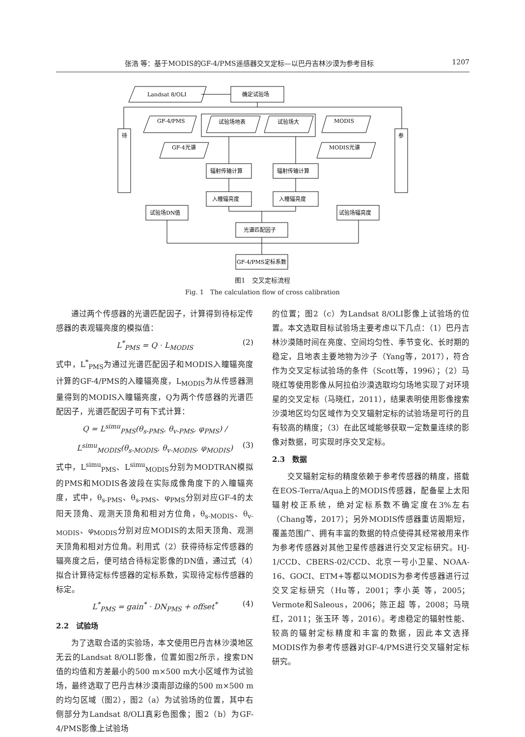张浩 等：基于MODIS的GF-4/PMS遥感器交叉定标—以巴丹吉林沙漠为参考目标 1207
Landsat 8/OLI
确定试验场
待
参
GF-4/PMS
试验场地表
试验场大
MODIS
GF-4光谱
MODIS光谱
辐射传输计算
辐射传输计算
入瞳辐亮度
入瞳辐亮度
试验场DN值
试验场辐亮度
光谱匹配因子
GF-4/PMS定标系数
图1　交叉定标流程
Fig. 1　The calculation flow of cross calibration
通过两个传感器的光谱匹配因子，计算得到待标定传感器的表观辐亮度的模拟值：
L<sup>*</sup><sub>PMS</sub> = Q · L<sub>MODIS</sub> (2)
式中，L<sup>*</sup><sub>PMS</sub>为通过光谱匹配因子和MODIS入瞳辐亮度计算的GF-4/PMS的入瞳辐亮度，L<sub>MODIS</sub>为从传感器测量得到的MODIS入瞳辐亮度，Q为两个传感器的光谱匹配因子，光谱匹配因子可有下式计算：
Q = L<sup>simu</sup><sub>PMS</sub>(θ<sub>s-PMS</sub>, θ<sub>v-PMS</sub>, φ<sub>PMS</sub>) / L<sup>simu</sup><sub>MODIS</sub>(θ<sub>s-MODIS</sub>, θ<sub>v-MODIS</sub>, φ<sub>MODIS</sub>) (3)
式中，L<sup>simu</sup><sub>PMS</sub>、L<sup>simu</sup><sub>MODIS</sub>分别为MODTRAN模拟的PMS和MODIS各波段在实际成像角度下的入瞳辐亮度，式中，θ<sub>s-PMS</sub>、θ<sub>s-PMS</sub>、φ<sub>PMS</sub>分别对应GF-4的太阳天顶角、观测天顶角和相对方位角，θ<sub>s-MODIS</sub>、θ<sub>v-MODIS</sub>、φ<sub>MODIS</sub>分别对应MODIS的太阳天顶角、观测天顶角和相对方位角。利用式（2）获得待标定传感器的辐亮度之后，便可结合待标定影像的DN值，通过式（4）拟合计算待定标传感器的定标系数，实现待定标传感器的标定。
L<sup>*</sup><sub>PMS</sub> = gain<sup>*</sup> · DN<sub>PMS</sub> + offset<sup>*</sup> (4)
2.2　试验场
为了选取合适的实验场，本文使用巴丹吉林沙漠地区无云的Landsat 8/OLI影像，位置如图2所示，搜索DN值的均值和方差最小的500 m×500 m大小区域作为试验场，最终选取了巴丹吉林沙漠南部边缘的500 m×500 m的均匀区域（图2），图2（a）为试验场的位置，其中右侧部分为Landsat 8/OLI真彩色图像；图2（b）为GF-4/PMS影像上试验场
的位置；图2（c）为Landsat 8/OLI影像上试验场的位置。本文选取目标试验场主要考虑以下几点：（1）巴丹吉林沙漠随时间在亮度、空间均匀性、季节变化、长时期的稳定，且地表主要地物为沙子（Yang等，2017），符合作为交叉定标试验场的条件（Scott等，1996）；（2）马晓红等使用影像从阿拉伯沙漠选取均匀场地实现了对环境星的交叉定标（马晓红，2011），结果表明使用影像搜索沙漠地区均匀区域作为交叉辐射定标的试验场是可行的且有较高的精度；（3）在此区域能够获取一定数量连续的影像对数据，可实现时序交叉定标。
2.3　数据
交叉辐射定标的精度依赖于参考传感器的精度，搭载在EOS-Terra/Aqua上的MODIS传感器，配备星上太阳辐射校正系统，绝对定标系数不确定度在3%左右（Chang等，2017）；另外MODIS传感器重访周期短，覆盖范围广、拥有丰富的数据的特点使得其经常被用来作为参考传感器对其他卫星传感器进行交叉定标研究。HJ-1/CCD、CBERS-02/CCD、北京一号小卫星、NOAA-16、GOCI、ETM+等都以MODIS为参考传感器进行过交叉定标研究（Hu等，2001；李小英 等，2005；Vermote和Saleous，2006；陈正超 等，2008；马晓红，2011；张玉环 等，2016）。考虑稳定的辐射性能、较高的辐射定标精度和丰富的数据，因此本文选择MODIS作为参考传感器对GF-4/PMS进行交叉辐射定标研究。